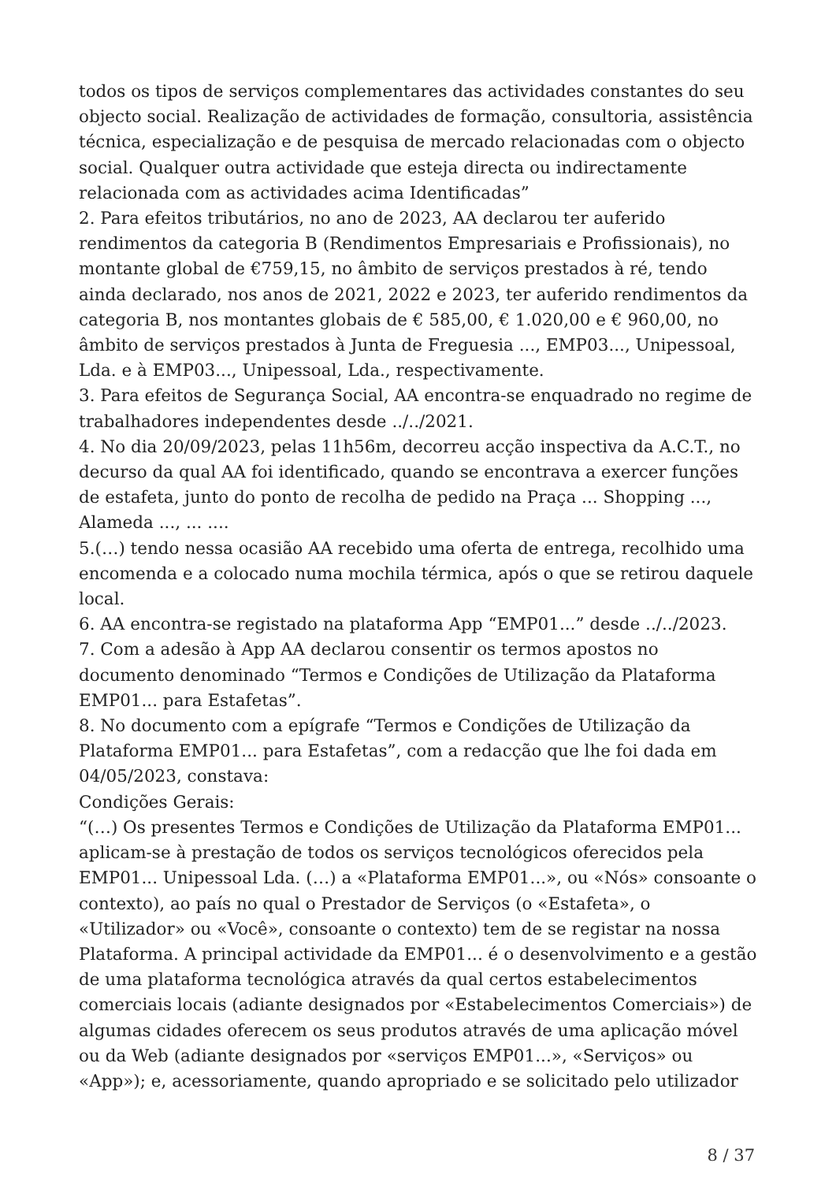todos os tipos de serviços complementares das actividades constantes do seu objecto social. Realização de actividades de formação, consultoria, assistência técnica, especialização e de pesquisa de mercado relacionadas com o objecto social. Qualquer outra actividade que esteja directa ou indirectamente relacionada com as actividades acima Identificadas”
2. Para efeitos tributários, no ano de 2023, AA declarou ter auferido rendimentos da categoria B (Rendimentos Empresariais e Profissionais), no montante global de €759,15, no âmbito de serviços prestados à ré, tendo ainda declarado, nos anos de 2021, 2022 e 2023, ter auferido rendimentos da categoria B, nos montantes globais de € 585,00, € 1.020,00 e € 960,00, no âmbito de serviços prestados à Junta de Freguesia ..., EMP03..., Unipessoal, Lda. e à EMP03..., Unipessoal, Lda., respectivamente.
3. Para efeitos de Segurança Social, AA encontra-se enquadrado no regime de trabalhadores independentes desde ../../2021.
4. No dia 20/09/2023, pelas 11h56m, decorreu acção inspectiva da A.C.T., no decurso da qual AA foi identificado, quando se encontrava a exercer funções de estafeta, junto do ponto de recolha de pedido na Praça ... Shopping ..., Alameda ..., ... ....
5.(…) tendo nessa ocasião AA recebido uma oferta de entrega, recolhido uma encomenda e a colocado numa mochila térmica, após o que se retirou daquele local.
6. AA encontra-se registado na plataforma App “EMP01...” desde ../../2023.
7. Com a adesão à App AA declarou consentir os termos apostos no documento denominado “Termos e Condições de Utilização da Plataforma EMP01... para Estafetas”.
8. No documento com a epígrafe “Termos e Condições de Utilização da Plataforma EMP01... para Estafetas”, com a redacção que lhe foi dada em 04/05/2023, constava:
Condições Gerais:
“(…) Os presentes Termos e Condições de Utilização da Plataforma EMP01... aplicam-se à prestação de todos os serviços tecnológicos oferecidos pela EMP01... Unipessoal Lda. (…) a «Plataforma EMP01...», ou «Nós» consoante o contexto), ao país no qual o Prestador de Serviços (o «Estafeta», o «Utilizador» ou «Você», consoante o contexto) tem de se registar na nossa Plataforma. A principal actividade da EMP01... é o desenvolvimento e a gestão de uma plataforma tecnológica através da qual certos estabelecimentos comerciais locais (adiante designados por «Estabelecimentos Comerciais») de algumas cidades oferecem os seus produtos através de uma aplicação móvel ou da Web (adiante designados por «serviços EMP01...», «Serviços» ou «App»); e, acessoriamente, quando apropriado e se solicitado pelo utilizador
8 / 37